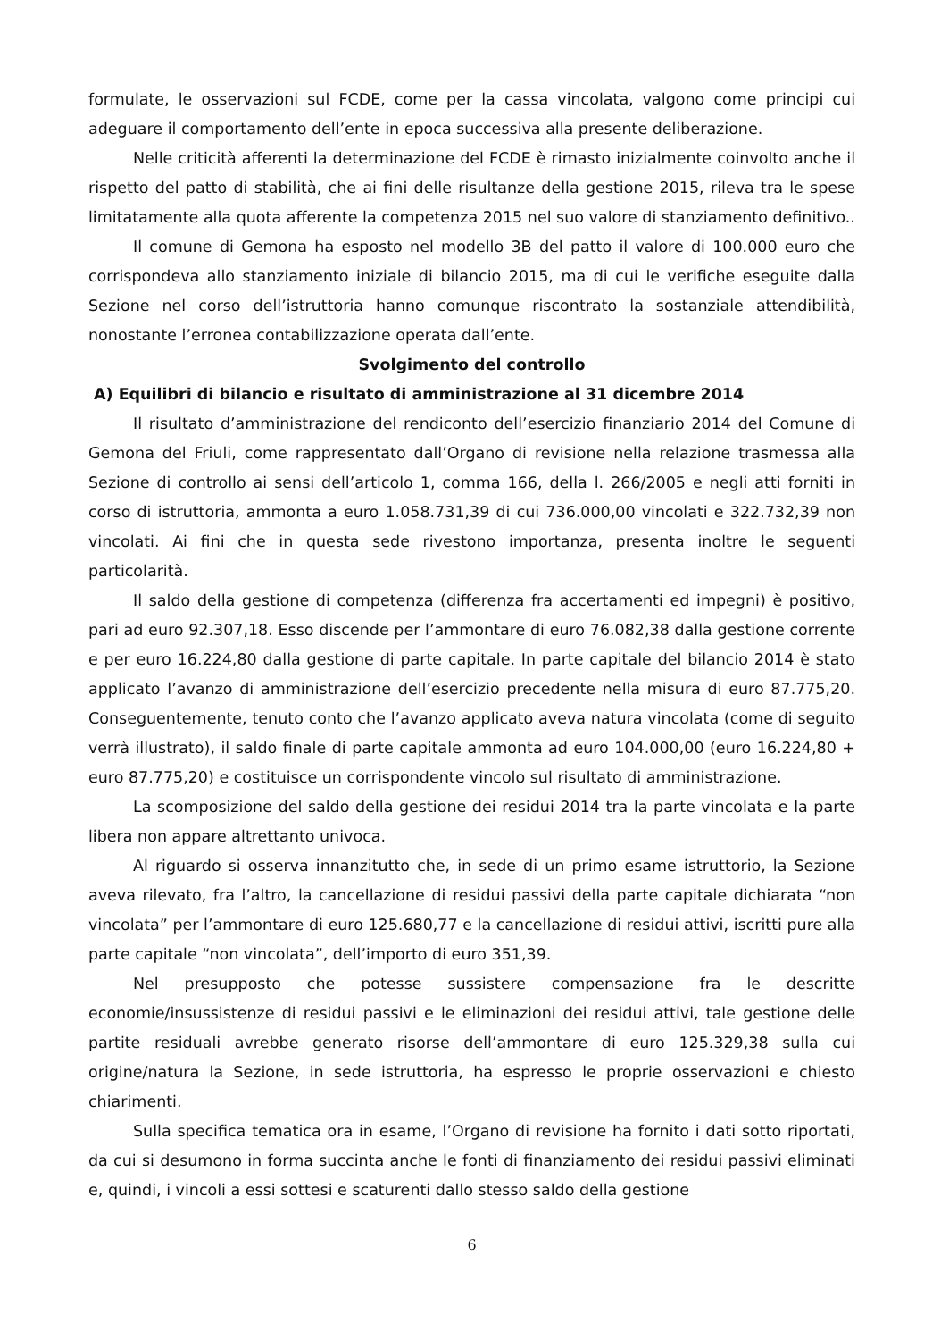formulate, le osservazioni sul FCDE, come per la cassa vincolata, valgono come principi cui adeguare il comportamento dell’ente in epoca successiva alla presente deliberazione.
Nelle criticità afferenti la determinazione del FCDE è rimasto inizialmente coinvolto anche il rispetto del patto di stabilità, che ai fini delle risultanze della gestione 2015, rileva tra le spese limitatamente alla quota afferente la competenza 2015 nel suo valore di stanziamento definitivo..
Il comune di Gemona ha esposto nel modello 3B del patto il valore di 100.000 euro che corrispondeva allo stanziamento iniziale di bilancio 2015, ma di cui le verifiche eseguite dalla Sezione nel corso dell’istruttoria hanno comunque riscontrato la sostanziale attendibilità, nonostante l’erronea contabilizzazione operata dall’ente.
Svolgimento del controllo
A) Equilibri di bilancio e risultato di amministrazione al 31 dicembre 2014
Il risultato d’amministrazione del rendiconto dell’esercizio finanziario 2014 del Comune di Gemona del Friuli, come rappresentato dall’Organo di revisione nella relazione trasmessa alla Sezione di controllo ai sensi dell’articolo 1, comma 166, della l. 266/2005 e negli atti forniti in corso di istruttoria, ammonta a euro 1.058.731,39 di cui 736.000,00 vincolati e 322.732,39 non vincolati. Ai fini che in questa sede rivestono importanza, presenta inoltre le seguenti particolarità.
Il saldo della gestione di competenza (differenza fra accertamenti ed impegni) è positivo, pari ad euro 92.307,18. Esso discende per l’ammontare di euro 76.082,38 dalla gestione corrente e per euro 16.224,80 dalla gestione di parte capitale. In parte capitale del bilancio 2014 è stato applicato l’avanzo di amministrazione dell’esercizio precedente nella misura di euro 87.775,20. Conseguentemente, tenuto conto che l’avanzo applicato aveva natura vincolata (come di seguito verrà illustrato), il saldo finale di parte capitale ammonta ad euro 104.000,00 (euro 16.224,80 + euro 87.775,20) e costituisce un corrispondente vincolo sul risultato di amministrazione.
La scomposizione del saldo della gestione dei residui 2014 tra la parte vincolata e la parte libera non appare altrettanto univoca.
Al riguardo si osserva innanzitutto che, in sede di un primo esame istruttorio, la Sezione aveva rilevato, fra l’altro, la cancellazione di residui passivi della parte capitale dichiarata “non vincolata” per l’ammontare di euro 125.680,77 e la cancellazione di residui attivi, iscritti pure alla parte capitale “non vincolata”, dell’importo di euro 351,39.
Nel presupposto che potesse sussistere compensazione fra le descritte economie/insussistenze di residui passivi e le eliminazioni dei residui attivi, tale gestione delle partite residuali avrebbe generato risorse dell’ammontare di euro 125.329,38 sulla cui origine/natura la Sezione, in sede istruttoria, ha espresso le proprie osservazioni e chiesto chiarimenti.
Sulla specifica tematica ora in esame, l’Organo di revisione ha fornito i dati sotto riportati, da cui si desumono in forma succinta anche le fonti di finanziamento dei residui passivi eliminati e, quindi, i vincoli a essi sottesi e scaturenti dallo stesso saldo della gestione
6